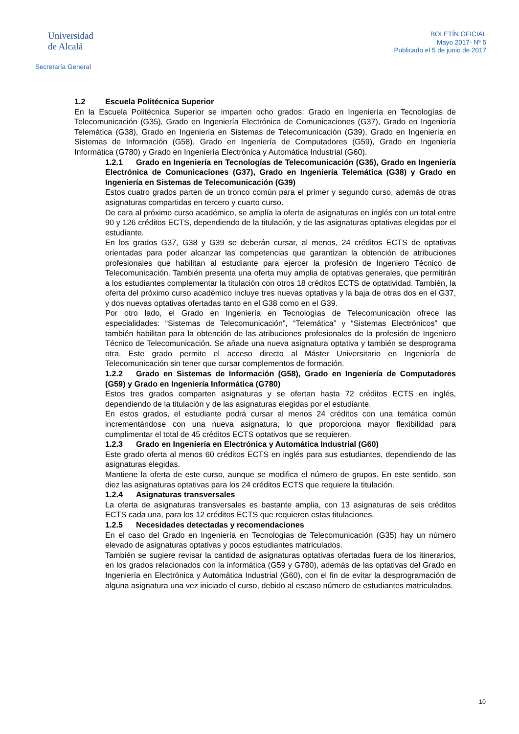Universidad
de Alcalá
Secretaría General
BOLETÍN OFICIAL
Mayo 2017- Nº 5
Publicado el 5 de junio de 2017
1.2 Escuela Politécnica Superior
En la Escuela Politécnica Superior se imparten ocho grados: Grado en Ingeniería en Tecnologías de Telecomunicación (G35), Grado en Ingeniería Electrónica de Comunicaciones (G37), Grado en Ingeniería Telemática (G38), Grado en Ingeniería en Sistemas de Telecomunicación (G39), Grado en Ingeniería en Sistemas de Información (G58), Grado en Ingeniería de Computadores (G59), Grado en Ingeniería Informática (G780) y Grado en Ingeniería Electrónica y Automática Industrial (G60).
1.2.1 Grado en Ingeniería en Tecnologías de Telecomunicación (G35), Grado en Ingeniería Electrónica de Comunicaciones (G37), Grado en Ingeniería Telemática (G38) y Grado en Ingeniería en Sistemas de Telecomunicación (G39)
Estos cuatro grados parten de un tronco común para el primer y segundo curso, además de otras asignaturas compartidas en tercero y cuarto curso.
De cara al próximo curso académico, se amplía la oferta de asignaturas en inglés con un total entre 90 y 126 créditos ECTS, dependiendo de la titulación, y de las asignaturas optativas elegidas por el estudiante.
En los grados G37, G38 y G39 se deberán cursar, al menos, 24 créditos ECTS de optativas orientadas para poder alcanzar las competencias que garantizan la obtención de atribuciones profesionales que habilitan al estudiante para ejercer la profesión de Ingeniero Técnico de Telecomunicación. También presenta una oferta muy amplia de optativas generales, que permitirán a los estudiantes complementar la titulación con otros 18 créditos ECTS de optatividad. También, la oferta del próximo curso académico incluye tres nuevas optativas y la baja de otras dos en el G37, y dos nuevas optativas ofertadas tanto en el G38 como en el G39.
Por otro lado, el Grado en Ingeniería en Tecnologías de Telecomunicación ofrece las especialidades: “Sistemas de Telecomunicación”, “Telemática” y “Sistemas Electrónicos” que también habilitan para la obtención de las atribuciones profesionales de la profesión de Ingeniero Técnico de Telecomunicación. Se añade una nueva asignatura optativa y también se desprograma otra. Este grado permite el acceso directo al Máster Universitario en Ingeniería de Telecomunicación sin tener que cursar complementos de formación.
1.2.2 Grado en Sistemas de Información (G58), Grado en Ingeniería de Computadores (G59) y Grado en Ingeniería Informática (G780)
Estos tres grados comparten asignaturas y se ofertan hasta 72 créditos ECTS en inglés, dependiendo de la titulación y de las asignaturas elegidas por el estudiante.
En estos grados, el estudiante podrá cursar al menos 24 créditos con una temática común incrementándose con una nueva asignatura, lo que proporciona mayor flexibilidad para cumplimentar el total de 45 créditos ECTS optativos que se requieren.
1.2.3 Grado en Ingeniería en Electrónica y Automática Industrial (G60)
Este grado oferta al menos 60 créditos ECTS en inglés para sus estudiantes, dependiendo de las asignaturas elegidas.
Mantiene la oferta de este curso, aunque se modifica el número de grupos. En este sentido, son diez las asignaturas optativas para los 24 créditos ECTS que requiere la titulación.
1.2.4 Asignaturas transversales
La oferta de asignaturas transversales es bastante amplia, con 13 asignaturas de seis créditos ECTS cada una, para los 12 créditos ECTS que requieren estas titulaciones.
1.2.5 Necesidades detectadas y recomendaciones
En el caso del Grado en Ingeniería en Tecnologías de Telecomunicación (G35) hay un número elevado de asignaturas optativas y pocos estudiantes matriculados.
También se sugiere revisar la cantidad de asignaturas optativas ofertadas fuera de los itinerarios, en los grados relacionados con la informática (G59 y G780), además de las optativas del Grado en Ingeniería en Electrónica y Automática Industrial (G60), con el fin de evitar la desprogramación de alguna asignatura una vez iniciado el curso, debido al escaso número de estudiantes matriculados.
10